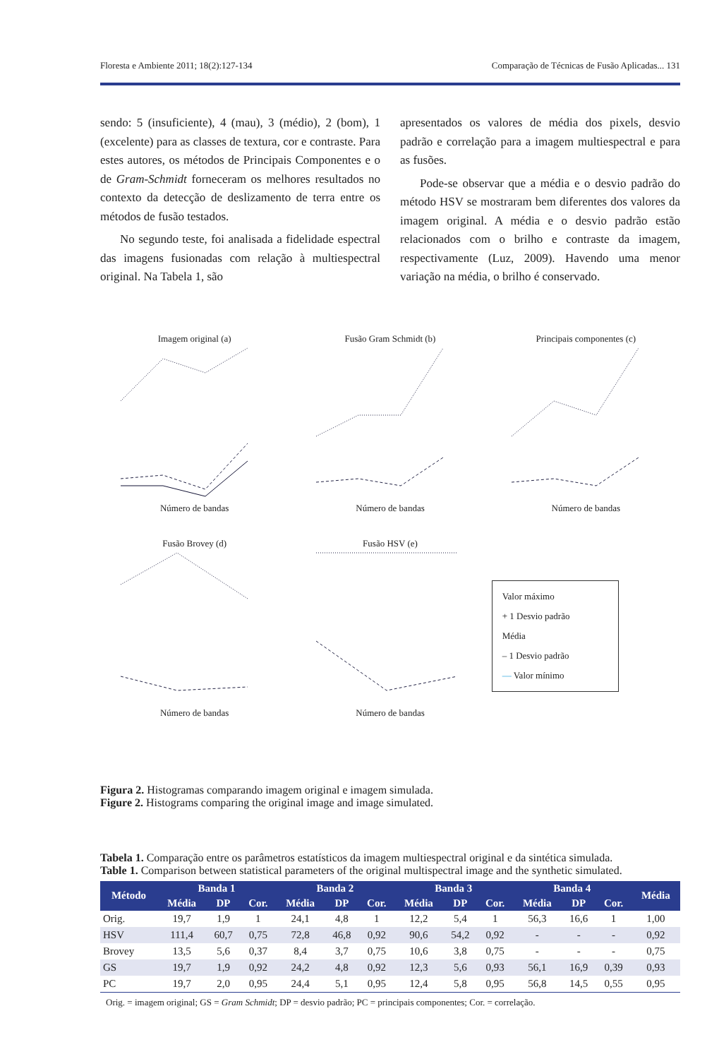Floresta e Ambiente 2011; 18(2):127-134 Comparação de Técnicas de Fusão Aplicadas... 131
sendo: 5 (insuficiente), 4 (mau), 3 (médio), 2 (bom), 1 (excelente) para as classes de textura, cor e contraste. Para estes autores, os métodos de Principais Componentes e o de Gram-Schmidt forneceram os melhores resultados no contexto da detecção de deslizamento de terra entre os métodos de fusão testados.
No segundo teste, foi analisada a fidelidade espectral das imagens fusionadas com relação à multiespectral original. Na Tabela 1, são
apresentados os valores de média dos pixels, desvio padrão e correlação para a imagem multiespectral e para as fusões.
Pode-se observar que a média e o desvio padrão do método HSV se mostraram bem diferentes dos valores da imagem original. A média e o desvio padrão estão relacionados com o brilho e contraste da imagem, respectivamente (Luz, 2009). Havendo uma menor variação na média, o brilho é conservado.
Imagem original (a)
Número de bandas
Fusão Gram Schmidt (b)
Número de bandas
Principais componentes (c)
Número de bandas
Fusão Brovey (d)
Número de bandas
Fusão HSV (e)
Número de bandas
Valor máximo
+ 1 Desvio padrão
Média
– 1 Desvio padrão
— Valor mínimo
Figura 2. Histogramas comparando imagem original e imagem simulada.
Figure 2. Histograms comparing the original image and image simulated.
Tabela 1. Comparação entre os parâmetros estatísticos da imagem multiespectral original e da sintética simulada.
Table 1. Comparison between statistical parameters of the original multispectral image and the synthetic simulated.
| Método | Banda 1 | | | Banda 2 | | | Banda 3 | | | Banda 4 | | | Média |
| --- | --- | --- | --- | --- | --- | --- | --- | --- | --- | --- | --- | --- | --- |
| | Média | DP | Cor. | Média | DP | Cor. | Média | DP | Cor. | Média | DP | Cor. | |
| Orig. | 19,7 | 1,9 | 1 | 24,1 | 4,8 | 1 | 12,2 | 5,4 | 1 | 56,3 | 16,6 | 1 | 1,00 |
| HSV | 111,4 | 60,7 | 0,75 | 72,8 | 46,8 | 0,92 | 90,6 | 54,2 | 0,92 | - | - | - | 0,92 |
| Brovey | 13,5 | 5,6 | 0,37 | 8,4 | 3,7 | 0,75 | 10,6 | 3,8 | 0,75 | - | - | - | 0,75 |
| GS | 19,7 | 1,9 | 0,92 | 24,2 | 4,8 | 0,92 | 12,3 | 5,6 | 0,93 | 56,1 | 16,9 | 0,39 | 0,93 |
| PC | 19,7 | 2,0 | 0,95 | 24,4 | 5,1 | 0,95 | 12,4 | 5,8 | 0,95 | 56,8 | 14,5 | 0,55 | 0,95 |
Orig. = imagem original; GS = Gram Schmidt; DP = desvio padrão; PC = principais componentes; Cor. = correlação.